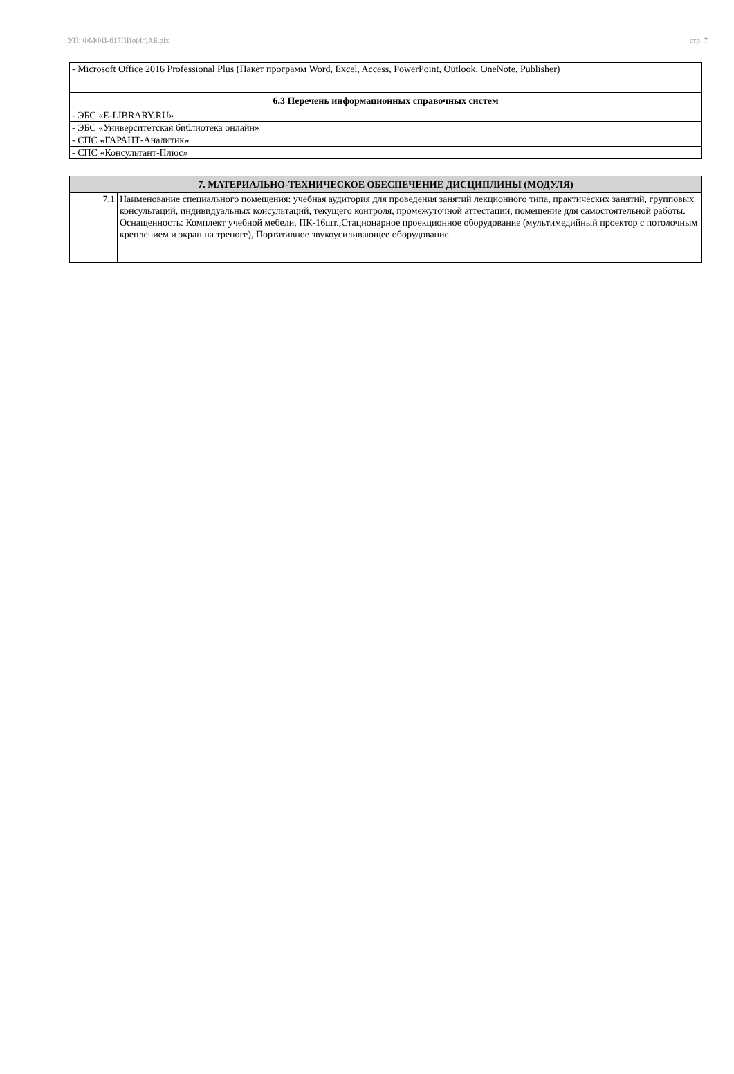УП: ФМФИ-б17ПИо(4г)АБ.plx стр. 7
| - Microsoft Office 2016 Professional Plus (Пакет программ Word, Excel, Access, PowerPoint, Outlook, OneNote, Publisher) |
| 6.3 Перечень информационных справочных систем |
| - ЭБС «E-LIBRARY.RU» |
| - ЭБС «Университетская библиотека онлайн» |
| - СПС «ГАРАНТ-Аналитик» |
| - СПС «Консультант-Плюс» |
| 7. МАТЕРИАЛЬНО-ТЕХНИЧЕСКОЕ ОБЕСПЕЧЕНИЕ ДИСЦИПЛИНЫ (МОДУЛЯ) | |
| 7.1 | Наименование специального помещения: учебная аудитория для проведения занятий лекционного типа, практических занятий, групповых консультаций, индивидуальных консультаций, текущего контроля, промежуточной аттестации, помещение для самостоятельной работы. Оснащенность: Комплект учебной мебели, ПК-16шт.,Стационарное проекционное оборудование (мультимедийный проектор с потолочным креплением и экран на треноге), Портативное звукоусиливающее оборудование |